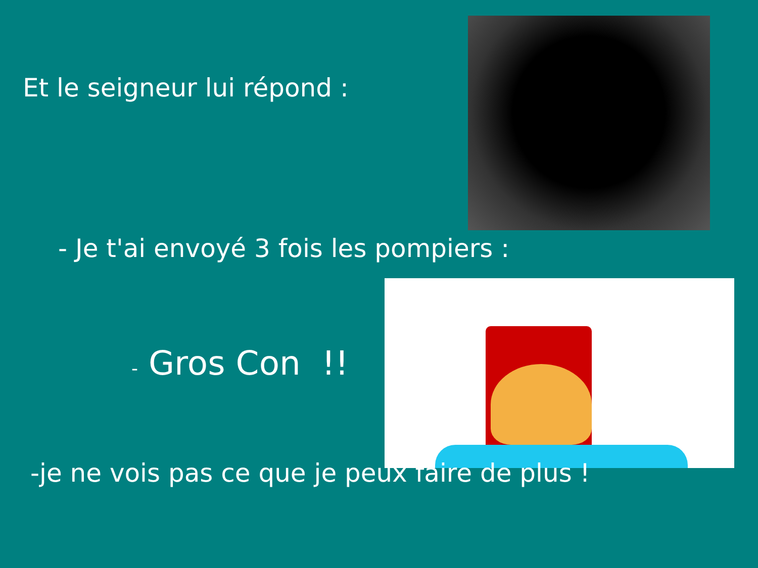Et le seigneur lui répond :
- Je t'ai envoyé 3 fois les pompiers :
- Gros Con !!
-je ne vois pas ce que je peux faire de plus !